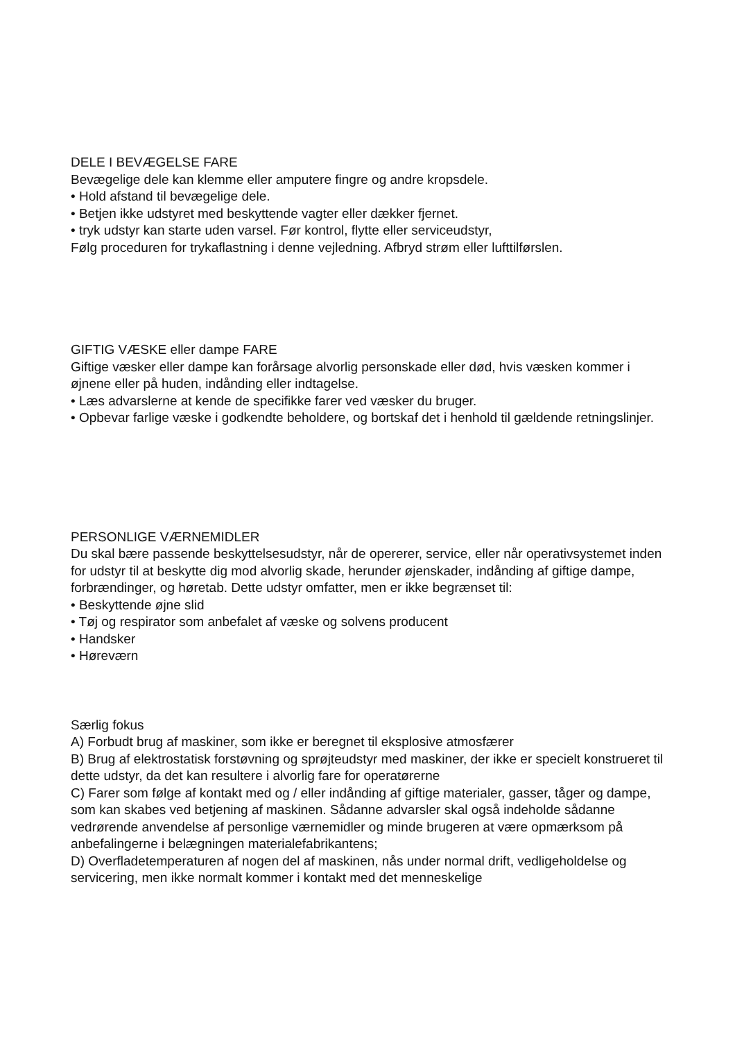DELE I BEVÆGELSE FARE
Bevægelige dele kan klemme eller amputere fingre og andre kropsdele.
• Hold afstand til bevægelige dele.
• Betjen ikke udstyret med beskyttende vagter eller dækker fjernet.
• tryk udstyr kan starte uden varsel. Før kontrol, flytte eller serviceudstyr,
Følg proceduren for trykaflastning i denne vejledning. Afbryd strøm eller lufttilførslen.
GIFTIG VÆSKE eller dampe FARE
Giftige væsker eller dampe kan forårsage alvorlig personskade eller død, hvis væsken kommer i øjnene eller på huden, indånding eller indtagelse.
• Læs advarslerne at kende de specifikke farer ved væsker du bruger.
• Opbevar farlige væske i godkendte beholdere, og bortskaf det i henhold til gældende retningslinjer.
PERSONLIGE VÆRNEMIDLER
Du skal bære passende beskyttelsesudstyr, når de opererer, service, eller når operativsystemet inden for udstyr til at beskytte dig mod alvorlig skade, herunder øjenskader, indånding af giftige dampe, forbrændinger, og høretab. Dette udstyr omfatter, men er ikke begrænset til:
• Beskyttende øjne slid
• Tøj og respirator som anbefalet af væske og solvens producent
• Handsker
• Høreværn
Særlig fokus
A) Forbudt brug af maskiner, som ikke er beregnet til eksplosive atmosfærer
B) Brug af elektrostatisk forstøvning og sprøjteudstyr med maskiner, der ikke er specielt konstrueret til dette udstyr, da det kan resultere i alvorlig fare for operatørerne
C) Farer som følge af kontakt med og / eller indånding af giftige materialer, gasser, tåger og dampe, som kan skabes ved betjening af maskinen. Sådanne advarsler skal også indeholde sådanne vedrørende anvendelse af personlige værnemidler og minde brugeren at være opmærksom på anbefalingerne i belægningen materialefabrikantens;
D) Overfladetemperaturen af nogen del af maskinen, nås under normal drift, vedligeholdelse og servicering, men ikke normalt kommer i kontakt med det menneskelige